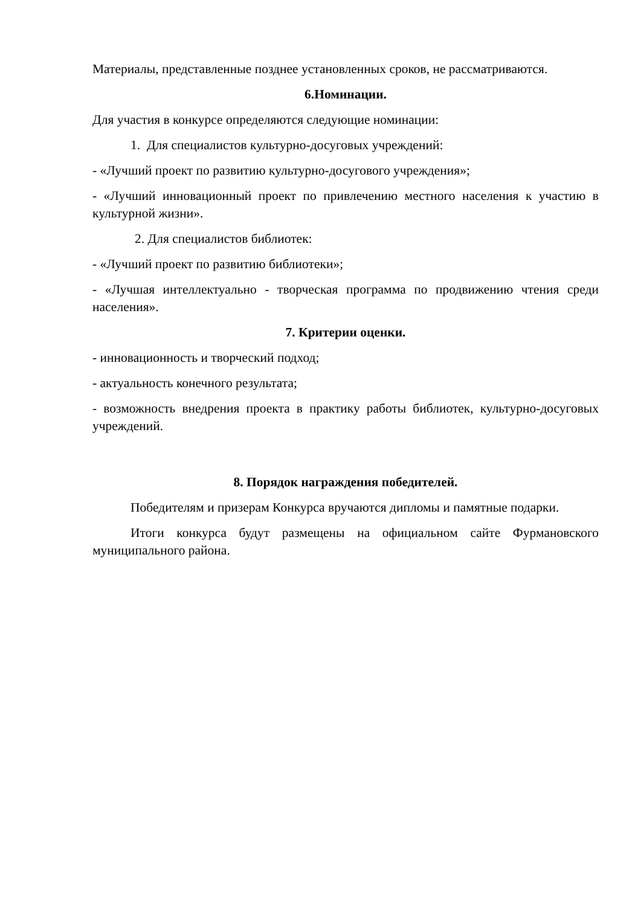Материалы, представленные позднее установленных сроков, не рассматриваются.
6.Номинации.
Для участия в конкурсе определяются следующие номинации:
1. Для специалистов культурно-досуговых учреждений:
- «Лучший проект по развитию культурно-досугового учреждения»;
- «Лучший инновационный проект по привлечению местного населения к участию в культурной жизни».
2. Для специалистов библиотек:
- «Лучший проект по развитию библиотеки»;
- «Лучшая интеллектуально - творческая программа по продвижению чтения среди населения».
7. Критерии оценки.
- инновационность и творческий подход;
- актуальность конечного результата;
- возможность внедрения проекта в практику работы библиотек, культурно-досуговых учреждений.
8. Порядок награждения победителей.
Победителям и призерам Конкурса вручаются дипломы и памятные подарки.
Итоги конкурса будут размещены на официальном сайте Фурмановского муниципального района.